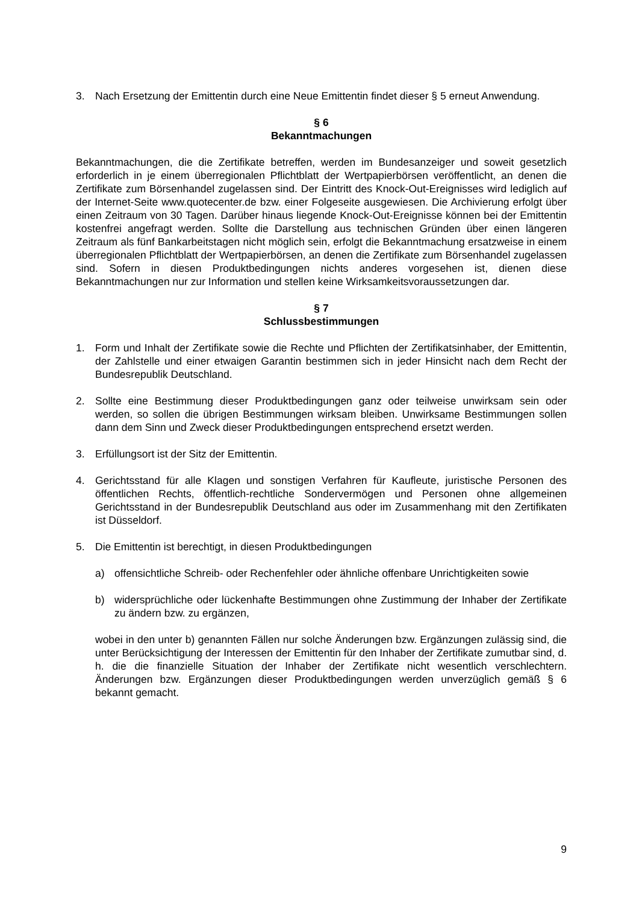3. Nach Ersetzung der Emittentin durch eine Neue Emittentin findet dieser § 5 erneut Anwendung.
§ 6
Bekanntmachungen
Bekanntmachungen, die die Zertifikate betreffen, werden im Bundesanzeiger und soweit gesetzlich erforderlich in je einem überregionalen Pflichtblatt der Wertpapierbörsen veröffentlicht, an denen die Zertifikate zum Börsenhandel zugelassen sind. Der Eintritt des Knock-Out-Ereignisses wird lediglich auf der Internet-Seite www.quotecenter.de bzw. einer Folgeseite ausgewiesen. Die Archivierung erfolgt über einen Zeitraum von 30 Tagen. Darüber hinaus liegende Knock-Out-Ereignisse können bei der Emittentin kostenfrei angefragt werden. Sollte die Darstellung aus technischen Gründen über einen längeren Zeitraum als fünf Bankarbeitstagen nicht möglich sein, erfolgt die Bekanntmachung ersatzweise in einem überregionalen Pflichtblatt der Wertpapierbörsen, an denen die Zertifikate zum Börsenhandel zugelassen sind. Sofern in diesen Produktbedingungen nichts anderes vorgesehen ist, dienen diese Bekanntmachungen nur zur Information und stellen keine Wirksamkeitsvoraussetzungen dar.
§ 7
Schlussbestimmungen
1. Form und Inhalt der Zertifikate sowie die Rechte und Pflichten der Zertifikatsinhaber, der Emittentin, der Zahlstelle und einer etwaigen Garantin bestimmen sich in jeder Hinsicht nach dem Recht der Bundesrepublik Deutschland.
2. Sollte eine Bestimmung dieser Produktbedingungen ganz oder teilweise unwirksam sein oder werden, so sollen die übrigen Bestimmungen wirksam bleiben. Unwirksame Bestimmungen sollen dann dem Sinn und Zweck dieser Produktbedingungen entsprechend ersetzt werden.
3. Erfüllungsort ist der Sitz der Emittentin.
4. Gerichtsstand für alle Klagen und sonstigen Verfahren für Kaufleute, juristische Personen des öffentlichen Rechts, öffentlich-rechtliche Sondervermögen und Personen ohne allgemeinen Gerichtsstand in der Bundesrepublik Deutschland aus oder im Zusammenhang mit den Zertifikaten ist Düsseldorf.
5. Die Emittentin ist berechtigt, in diesen Produktbedingungen
a) offensichtliche Schreib- oder Rechenfehler oder ähnliche offenbare Unrichtigkeiten sowie
b) widersprüchliche oder lückenhafte Bestimmungen ohne Zustimmung der Inhaber der Zertifikate zu ändern bzw. zu ergänzen,
wobei in den unter b) genannten Fällen nur solche Änderungen bzw. Ergänzungen zulässig sind, die unter Berücksichtigung der Interessen der Emittentin für den Inhaber der Zertifikate zumutbar sind, d. h. die die finanzielle Situation der Inhaber der Zertifikate nicht wesentlich verschlechtern. Änderungen bzw. Ergänzungen dieser Produktbedingungen werden unverzüglich gemäß § 6 bekannt gemacht.
9